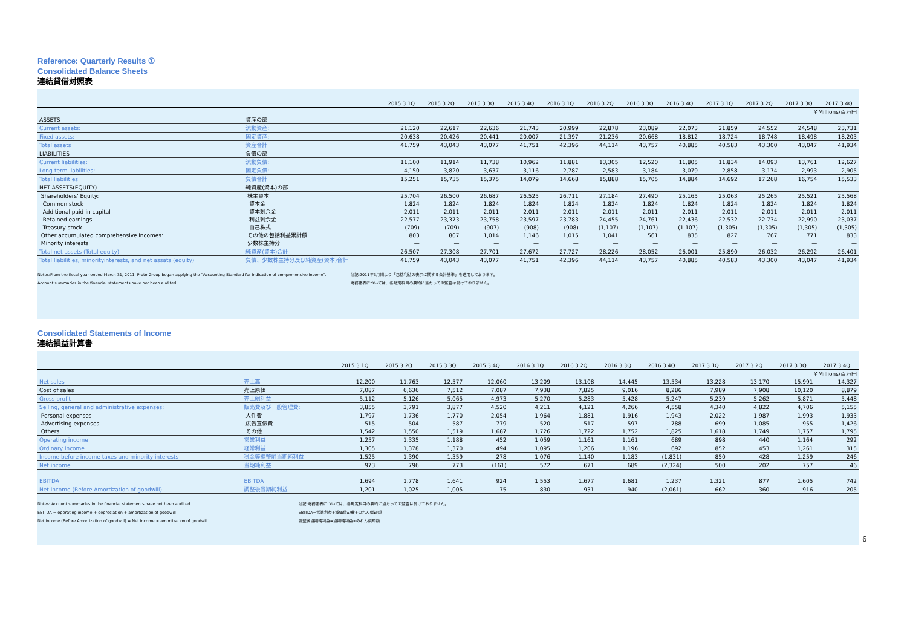Reference: Quarterly Results ①
Consolidated Balance Sheets
連結貸借対照表
| | | 2015.3 1Q | 2015.3 2Q | 2015.3 3Q | 2015.3 4Q | 2016.3 1Q | 2016.3 2Q | 2016.3 3Q | 2016.3 4Q | 2017.3 1Q | 2017.3 2Q | 2017.3 3Q | 2017.3 4Q |
| --- | --- | --- | --- | --- | --- | --- | --- | --- | --- | --- | --- | --- | --- |
| | | ￥Millions/百万円 | | | | | | | | | | | |
| ASSETS | 資産の部 | | | | | | | | | | | | |
| Current assets: | 流動資産: | 21,120 | 22,617 | 22,636 | 21,743 | 20,999 | 22,878 | 23,089 | 22,073 | 21,859 | 24,552 | 24,548 | 23,731 |
| Fixed assets: | 固定資産: | 20,638 | 20,426 | 20,441 | 20,007 | 21,397 | 21,236 | 20,668 | 18,812 | 18,724 | 18,748 | 18,498 | 18,203 |
| Total assets | 資産合計 | 41,759 | 43,043 | 43,077 | 41,751 | 42,396 | 44,114 | 43,757 | 40,885 | 40,583 | 43,300 | 43,047 | 41,934 |
| LIABILITIES | 負債の部 | | | | | | | | | | | | |
| Current liabilities: | 流動負債: | 11,100 | 11,914 | 11,738 | 10,962 | 11,881 | 13,305 | 12,520 | 11,805 | 11,834 | 14,093 | 13,761 | 12,627 |
| Long-term liabilities: | 固定負債: | 4,150 | 3,820 | 3,637 | 3,116 | 2,787 | 2,583 | 3,184 | 3,079 | 2,858 | 3,174 | 2,993 | 2,905 |
| Total liabilities | 負債合計 | 15,251 | 15,735 | 15,375 | 14,079 | 14,668 | 15,888 | 15,705 | 14,884 | 14,692 | 17,268 | 16,754 | 15,533 |
| NET ASSETS(EQUITY) | 純資産(資本)の部 | | | | | | | | | | | | |
| Shareholders' Equity: | 株主資本: | 25,704 | 26,500 | 26,687 | 26,525 | 26,711 | 27,184 | 27,490 | 25,165 | 25,063 | 25,265 | 25,521 | 25,568 |
| Common stock | 資本金 | 1,824 | 1,824 | 1,824 | 1,824 | 1,824 | 1,824 | 1,824 | 1,824 | 1,824 | 1,824 | 1,824 | 1,824 |
| Additional paid-in capital | 資本剰余金 | 2,011 | 2,011 | 2,011 | 2,011 | 2,011 | 2,011 | 2,011 | 2,011 | 2,011 | 2,011 | 2,011 | 2,011 |
| Retained earnings | 利益剰余金 | 22,577 | 23,373 | 23,758 | 23,597 | 23,783 | 24,455 | 24,761 | 22,436 | 22,532 | 22,734 | 22,990 | 23,037 |
| Treasury stock | 自己株式 | (709) | (709) | (907) | (908) | (908) | (1,107) | (1,107) | (1,107) | (1,305) | (1,305) | (1,305) | (1,305) |
| Other accumulated comprehensive incomes: | その他の包括利益累計額: | 803 | 807 | 1,014 | 1,146 | 1,015 | 1,041 | 561 | 835 | 827 | 767 | 771 | 833 |
| Minority interests | 少数株主持分 | — | — | — | — | — | — | — | — | — | — | — | — |
| Total net assets (Total equity) | 純資産(資本)合計 | 26,507 | 27,308 | 27,701 | 27,672 | 27,727 | 28,226 | 28,052 | 26,001 | 25,890 | 26,032 | 26,292 | 26,401 |
| Total liabilities, minorityinterests, and net assats (equity) | 負債、少数株主持分及び純資産(資本)合計 | 41,759 | 43,043 | 43,077 | 41,751 | 42,396 | 44,114 | 43,757 | 40,885 | 40,583 | 43,300 | 43,047 | 41,934 |
Notes:From the fiscal year ended March 31, 2011, Proto Group began applying the "Accounting Standard for indication of comprehensive income".
Account summaries in the financial statements have not been audited.
注記:2011年3月期より「包括利益の表示に関する会計基準」を適用しております。
財務諸表については、各勘定科目の要約に当たっての監査は受けておりません。
Consolidated Statements of Income
連結損益計算書
| | | 2015.3 1Q | 2015.3 2Q | 2015.3 3Q | 2015.3 4Q | 2016.3 1Q | 2016.3 2Q | 2016.3 3Q | 2016.3 4Q | 2017.3 1Q | 2017.3 2Q | 2017.3 3Q | 2017.3 4Q |
| --- | --- | --- | --- | --- | --- | --- | --- | --- | --- | --- | --- | --- | --- |
| | | ￥Millions/百万円 | | | | | | | | | | | |
| Net sales | 売上高 | 12,200 | 11,763 | 12,577 | 12,060 | 13,209 | 13,108 | 14,445 | 13,534 | 13,228 | 13,170 | 15,991 | 14,327 |
| Cost of sales | 売上原価 | 7,087 | 6,636 | 7,512 | 7,087 | 7,938 | 7,825 | 9,016 | 8,286 | 7,989 | 7,908 | 10,120 | 8,879 |
| Gross profit | 売上総利益 | 5,112 | 5,126 | 5,065 | 4,973 | 5,270 | 5,283 | 5,428 | 5,247 | 5,239 | 5,262 | 5,871 | 5,448 |
| Selling, general and administrative expenses: | 販売費及び一般管理費: | 3,855 | 3,791 | 3,877 | 4,520 | 4,211 | 4,121 | 4,266 | 4,558 | 4,340 | 4,822 | 4,706 | 5,155 |
| Personal expenses | 人件費 | 1,797 | 1,736 | 1,770 | 2,054 | 1,964 | 1,881 | 1,916 | 1,943 | 2,022 | 1,987 | 1,993 | 1,933 |
| Advertising expenses | 広告宣伝費 | 515 | 504 | 587 | 779 | 520 | 517 | 597 | 788 | 699 | 1,085 | 955 | 1,426 |
| Others | その他 | 1,542 | 1,550 | 1,519 | 1,687 | 1,726 | 1,722 | 1,752 | 1,825 | 1,618 | 1,749 | 1,757 | 1,795 |
| Operating income | 営業利益 | 1,257 | 1,335 | 1,188 | 452 | 1,059 | 1,161 | 1,161 | 689 | 898 | 440 | 1,164 | 292 |
| Ordinary income | 経常利益 | 1,305 | 1,378 | 1,370 | 494 | 1,095 | 1,206 | 1,196 | 692 | 852 | 453 | 1,261 | 315 |
| Income before income taxes and minority interests | 税金等調整前当期純利益 | 1,525 | 1,390 | 1,359 | 278 | 1,076 | 1,140 | 1,183 | (1,831) | 850 | 428 | 1,259 | 246 |
| Net income | 当期純利益 | 973 | 796 | 773 | (161) | 572 | 671 | 689 | (2,324) | 500 | 202 | 757 | 46 |
| EBITDA | EBITDA | 1,694 | 1,778 | 1,641 | 924 | 1,553 | 1,677 | 1,681 | 1,237 | 1,321 | 877 | 1,605 | 742 |
| Net income (Before Amortization of goodwill) | 調整後当期純利益 | 1,201 | 1,025 | 1,005 | 75 | 830 | 931 | 940 | (2,061) | 662 | 360 | 916 | 205 |
Notes: Account summaries in the financial statements have not been audited.
EBITDA = operating income + depreciation + amortization of goodwill
Net income (Before Amortization of goodwill) = Net income + amortization of goodwill
注記:財務諸表については、各勘定科目の要約に当たっての監査は受けておりません。
EBITDA=営業利益+減価償却費+のれん償却額
調整後当期純利益=当期純利益+のれん償却額
6